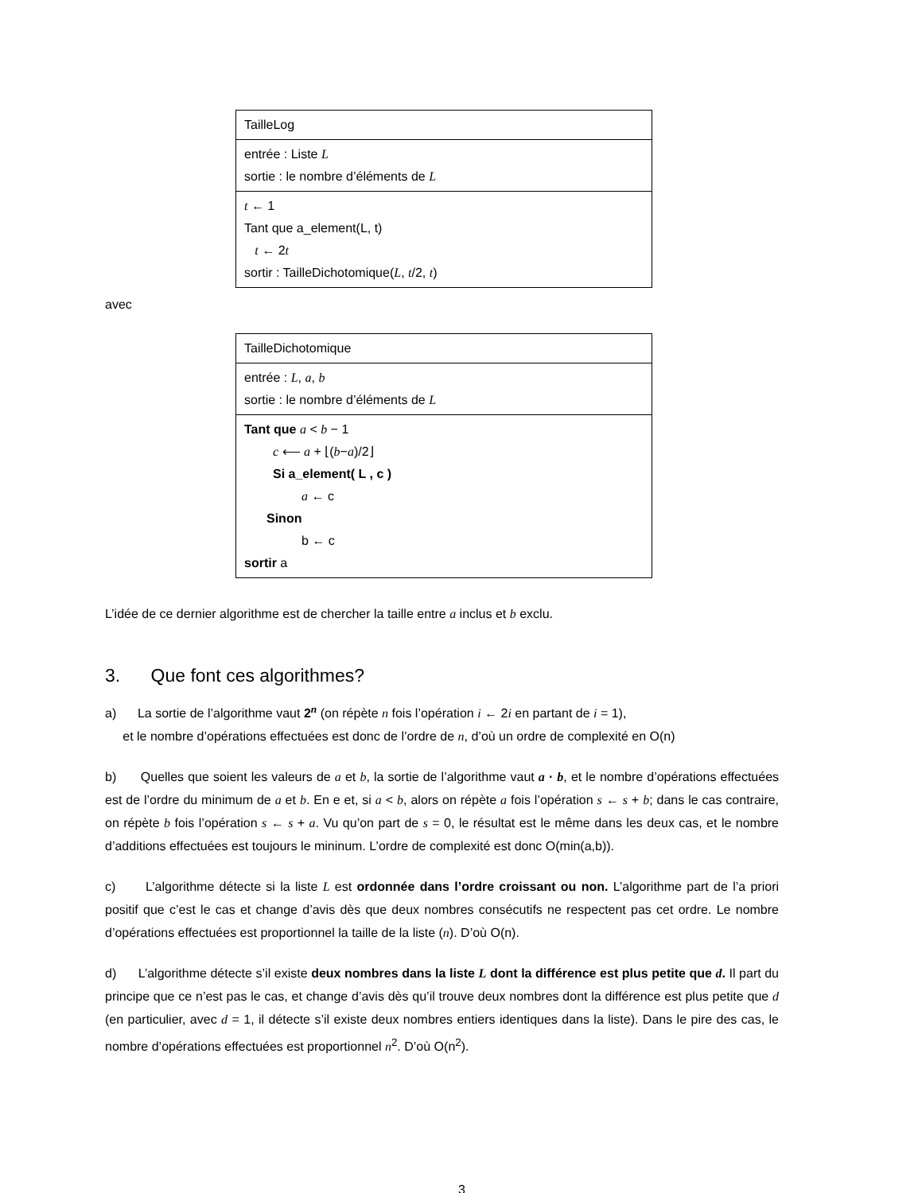TailleLog
entrée : Liste L
sortie : le nombre d’éléments de L
t ← 1
Tant que a_element(L, t)
t ← 2t
sortir : TailleDichotomique(L, t/2, t)
avec
TailleDichotomique
entrée : L, a, b
sortie : le nombre d’éléments de L
Tant que a < b − 1
c ⟵ a + ⌊(b−a)/2⌋
Si a_element( L , c )
a ← c
Sinon
b ← c
sortir a
L’idée de ce dernier algorithme est de chercher la taille entre a inclus et b exclu.
3. Que font ces algorithmes?
a) La sortie de l’algorithme vaut 2<sup>n</sup> (on répète n fois l’opération i ← 2i en partant de i = 1),
et le nombre d’opérations effectuées est donc de l’ordre de n, d’où un ordre de complexité en O(n)
b) Quelles que soient les valeurs de a et b, la sortie de l’algorithme vaut a · b, et le nombre d’opérations effectuées est de l’ordre du minimum de a et b. En e et, si a < b, alors on répète a fois l’opération s ← s + b; dans le cas contraire, on répète b fois l’opération s ← s + a. Vu qu’on part de s = 0, le résultat est le même dans les deux cas, et le nombre d’additions effectuées est toujours le mininum. L’ordre de complexité est donc O(min(a,b)).
c) L’algorithme détecte si la liste L est ordonnée dans l’ordre croissant ou non. L’algorithme part de l’a priori positif que c’est le cas et change d’avis dès que deux nombres consécutifs ne respectent pas cet ordre. Le nombre d’opérations effectuées est proportionnel la taille de la liste (n). D’où O(n).
d) L’algorithme détecte s’il existe deux nombres dans la liste L dont la différence est plus petite que d. Il part du principe que ce n’est pas le cas, et change d’avis dès qu’il trouve deux nombres dont la différence est plus petite que d (en particulier, avec d = 1, il détecte s’il existe deux nombres entiers identiques dans la liste). Dans le pire des cas, le nombre d’opérations effectuées est proportionnel n<sup>2</sup>. D’où O(n<sup>2</sup>).
3